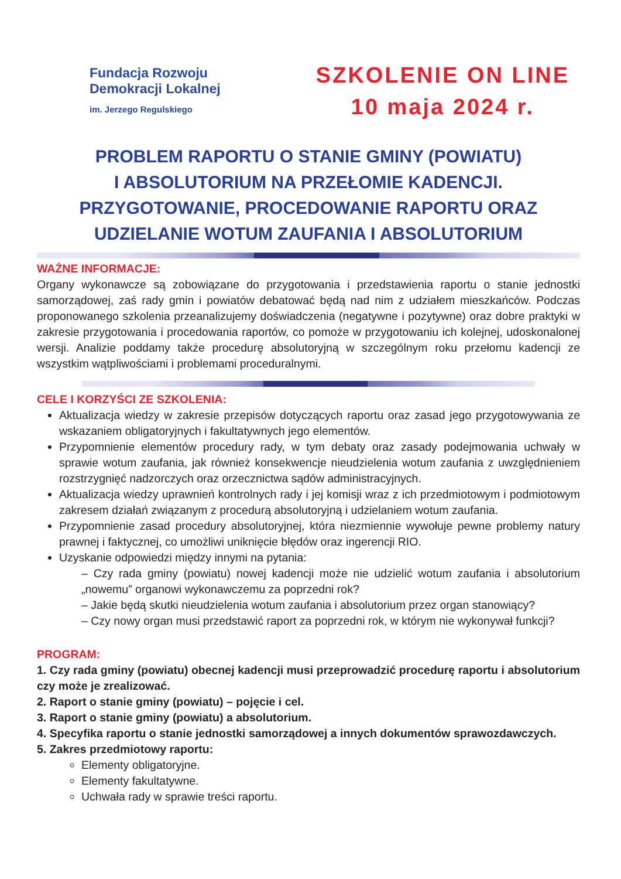Fundacja Rozwoju
Demokracji Lokalnej
im. Jerzego Regulskiego
SZKOLENIE ON LINE
10 maja 2024 r.
PROBLEM RAPORTU O STANIE GMINY (POWIATU)
I ABSOLUTORIUM NA PRZEŁOMIE KADENCJI.
PRZYGOTOWANIE, PROCEDOWANIE RAPORTU ORAZ
UDZIELANIE WOTUM ZAUFANIA I ABSOLUTORIUM
WAŻNE INFORMACJE:
Organy wykonawcze są zobowiązane do przygotowania i przedstawienia raportu o stanie jednostki samorządowej, zaś rady gmin i powiatów debatować będą nad nim z udziałem mieszkańców. Podczas proponowanego szkolenia przeanalizujemy doświadczenia (negatywne i pozytywne) oraz dobre praktyki w zakresie przygotowania i procedowania raportów, co pomoże w przygotowaniu ich kolejnej, udoskonalonej wersji. Analizie poddamy także procedurę absolutoryjną w szczególnym roku przełomu kadencji ze wszystkim wątpliwościami i problemami proceduralnymi.
CELE I KORZYŚCI ZE SZKOLENIA:
Aktualizacja wiedzy w zakresie przepisów dotyczących raportu oraz zasad jego przygotowywania ze wskazaniem obligatoryjnych i fakultatywnych jego elementów.
Przypomnienie elementów procedury rady, w tym debaty oraz zasady podejmowania uchwały w sprawie wotum zaufania, jak również konsekwencje nieudzielenia wotum zaufania z uwzględnieniem rozstrzygnięć nadzorczych oraz orzecznictwa sądów administracyjnych.
Aktualizacja wiedzy uprawnień kontrolnych rady i jej komisji wraz z ich przedmiotowym i podmiotowym zakresem działań związanym z procedurą absolutoryjną i udzielaniem wotum zaufania.
Przypomnienie zasad procedury absolutoryjnej, która niezmiennie wywołuje pewne problemy natury prawnej i faktycznej, co umożliwi uniknięcie błędów oraz ingerencji RIO.
Uzyskanie odpowiedzi między innymi na pytania:
– Czy rada gminy (powiatu) nowej kadencji może nie udzielić wotum zaufania i absolutorium „nowemu” organowi wykonawczemu za poprzedni rok?
– Jakie będą skutki nieudzielenia wotum zaufania i absolutorium przez organ stanowiący?
– Czy nowy organ musi przedstawić raport za poprzedni rok, w którym nie wykonywał funkcji?
PROGRAM:
1. Czy rada gminy (powiatu) obecnej kadencji musi przeprowadzić procedurę raportu i absolutorium czy może je zrealizować.
2. Raport o stanie gminy (powiatu) – pojęcie i cel.
3. Raport o stanie gminy (powiatu) a absolutorium.
4. Specyfika raportu o stanie jednostki samorządowej a innych dokumentów sprawozdawczych.
5. Zakres przedmiotowy raportu:
Elementy obligatoryjne.
Elementy fakultatywne.
Uchwała rady w sprawie treści raportu.